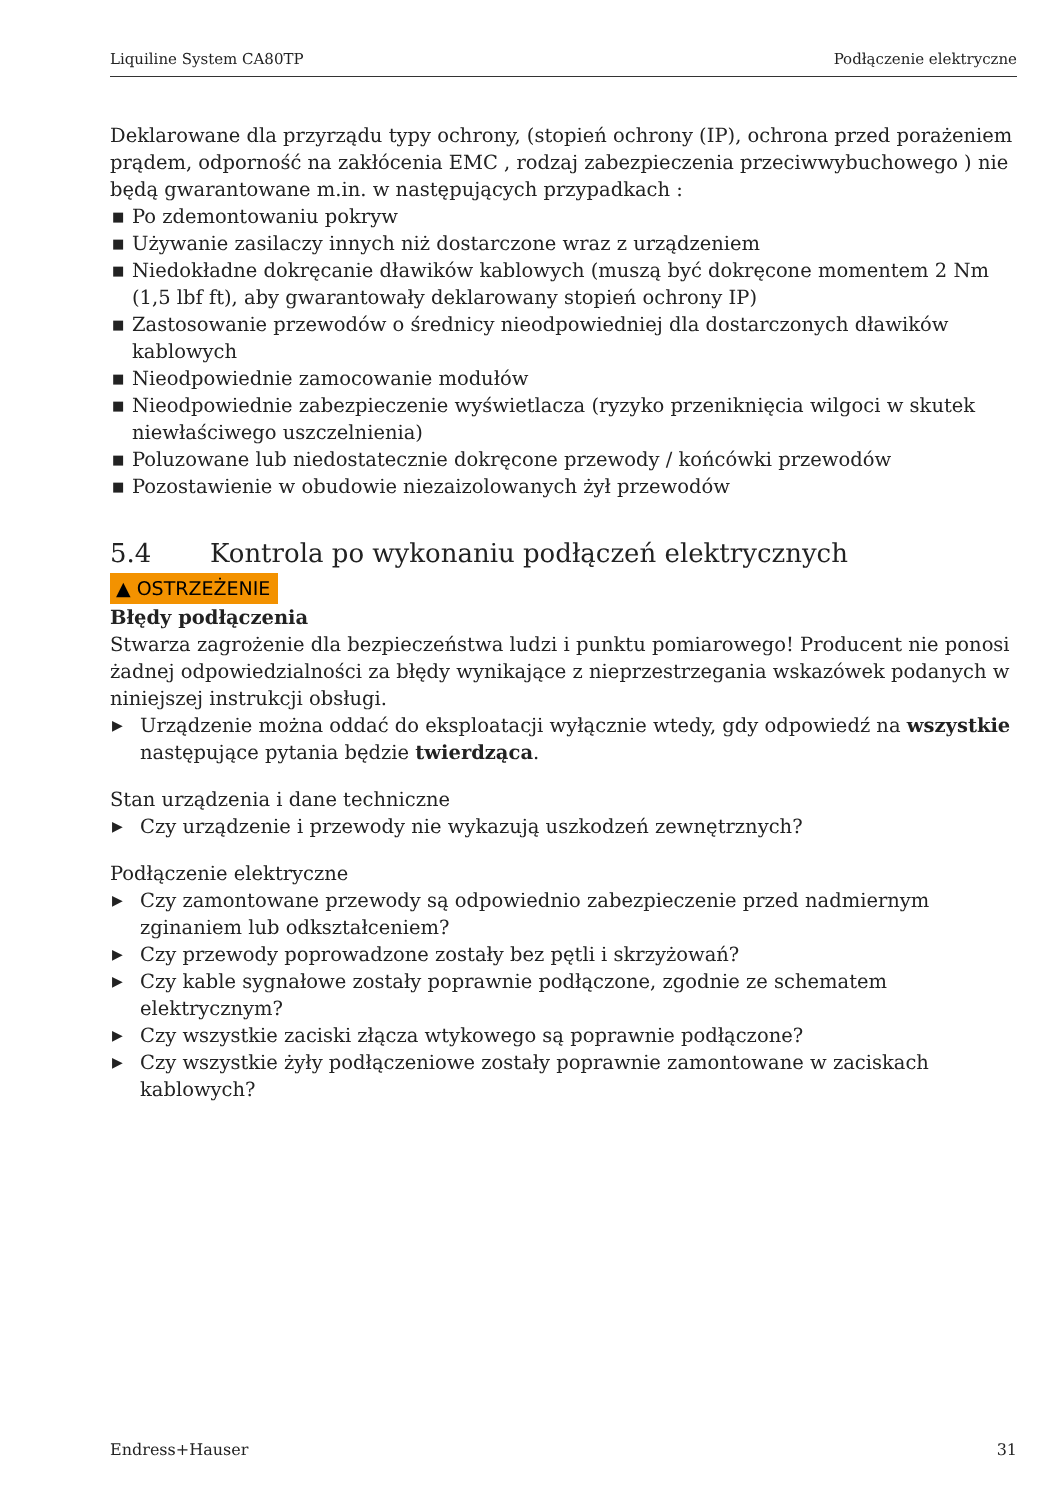Liquiline System CA80TP Podłączenie elektryczne
Deklarowane dla przyrządu typy ochrony, (stopień ochrony (IP), ochrona przed porażeniem prądem, odporność na zakłócenia EMC , rodzaj zabezpieczenia przeciwwybuchowego ) nie będą gwarantowane m.in. w następujących przypadkach :
■ Po zdemontowaniu pokryw
■ Używanie zasilaczy innych niż dostarczone wraz z urządzeniem
■ Niedokładne dokręcanie dławików kablowych (muszą być dokręcone momentem 2 Nm (1,5 lbf ft), aby gwarantowały deklarowany stopień ochrony IP)
■ Zastosowanie przewodów o średnicy nieodpowiedniej dla dostarczonych dławików kablowych
■ Nieodpowiednie zamocowanie modułów
■ Nieodpowiednie zabezpieczenie wyświetlacza (ryzyko przeniknięcia wilgoci w skutek niewłaściwego uszczelnienia)
■ Poluzowane lub niedostatecznie dokręcone przewody / końcówki przewodów
■ Pozostawienie w obudowie niezaizolowanych żył przewodów
5.4 Kontrola po wykonaniu podłączeń elektrycznych
▲ OSTRZEŻENIE
Błędy podłączenia
Stwarza zagrożenie dla bezpieczeństwa ludzi i punktu pomiarowego! Producent nie ponosi żadnej odpowiedzialności za błędy wynikające z nieprzestrzegania wskazówek podanych w niniejszej instrukcji obsługi.
▶ Urządzenie można oddać do eksploatacji wyłącznie wtedy, gdy odpowiedź na wszystkie następujące pytania będzie twierdząca.
Stan urządzenia i dane techniczne
▶ Czy urządzenie i przewody nie wykazują uszkodzeń zewnętrznych?
Podłączenie elektryczne
▶ Czy zamontowane przewody są odpowiednio zabezpieczenie przed nadmiernym zginaniem lub odkształceniem?
▶ Czy przewody poprowadzone zostały bez pętli i skrzyżowań?
▶ Czy kable sygnałowe zostały poprawnie podłączone, zgodnie ze schematem elektrycznym?
▶ Czy wszystkie zaciski złącza wtykowego są poprawnie podłączone?
▶ Czy wszystkie żyły podłączeniowe zostały poprawnie zamontowane w zaciskach kablowych?
Endress+Hauser 31